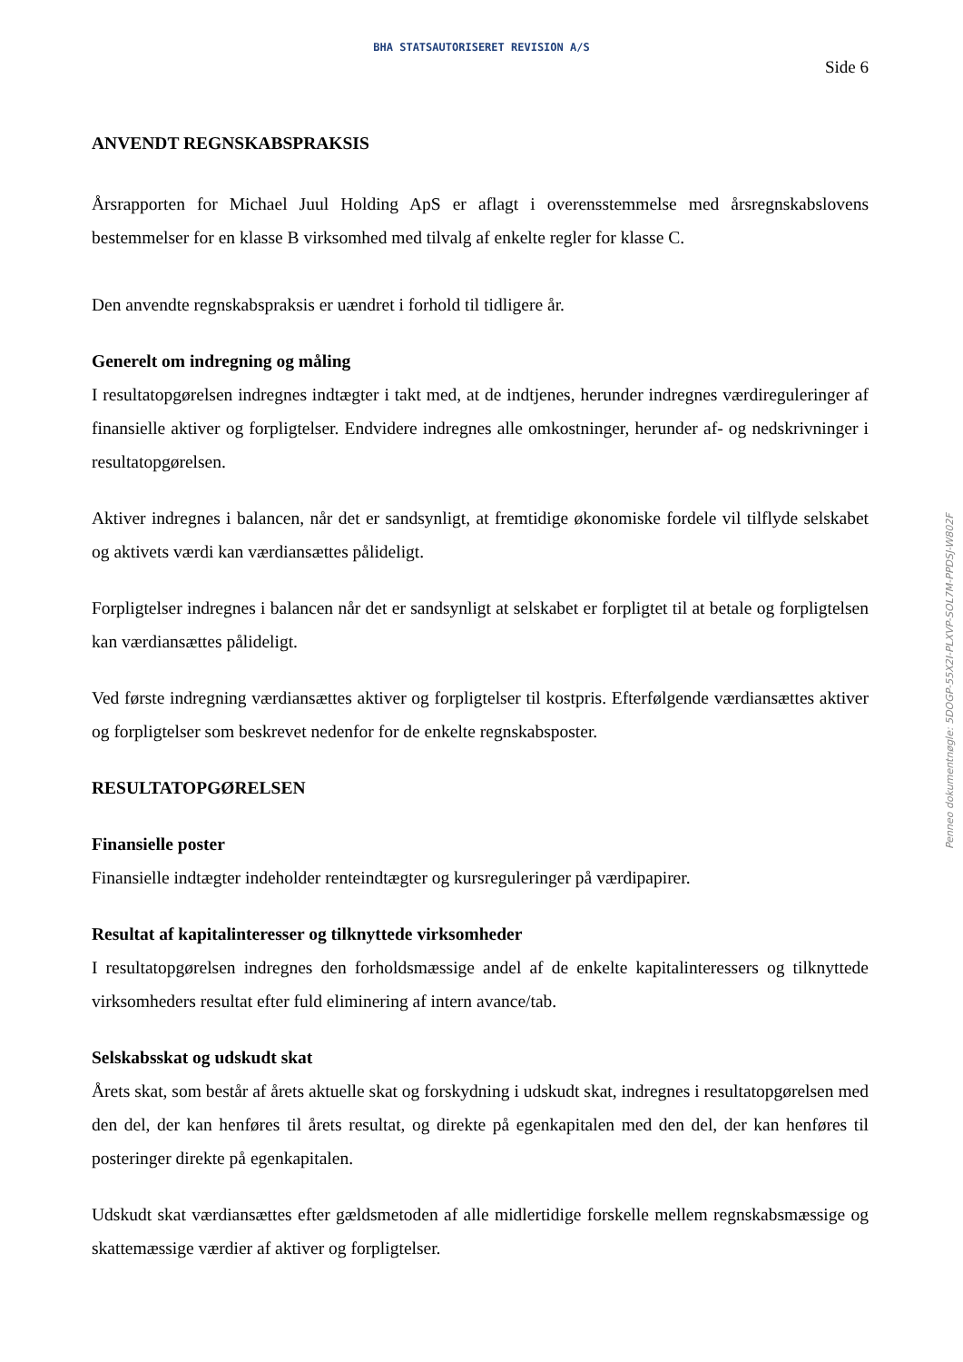BHA STATSAUTORISERET REVISION A/S
Side 6
ANVENDT REGNSKABSPRAKSIS
Årsrapporten for Michael Juul Holding ApS er aflagt i overensstemmelse med årsregnskabslovens bestemmelser for en klasse B virksomhed med tilvalg af enkelte regler for klasse C.
Den anvendte regnskabspraksis er uændret i forhold til tidligere år.
Generelt om indregning og måling
I resultatopgørelsen indregnes indtægter i takt med, at de indtjenes, herunder indregnes værdireguleringer af finansielle aktiver og forpligtelser. Endvidere indregnes alle omkostninger, herunder af- og nedskrivninger i resultatopgørelsen.
Aktiver indregnes i balancen, når det er sandsynligt, at fremtidige økonomiske fordele vil tilflyde selskabet og aktivets værdi kan værdiansættes pålideligt.
Forpligtelser indregnes i balancen når det er sandsynligt at selskabet er forpligtet til at betale og forpligtelsen kan værdiansættes pålideligt.
Ved første indregning værdiansættes aktiver og forpligtelser til kostpris. Efterfølgende værdiansættes aktiver og forpligtelser som beskrevet nedenfor for de enkelte regnskabsposter.
RESULTATOPGØRELSEN
Finansielle poster
Finansielle indtægter indeholder renteindtægter og kursreguleringer på værdipapirer.
Resultat af kapitalinteresser og tilknyttede virksomheder
I resultatopgørelsen indregnes den forholdsmæssige andel af de enkelte kapitalinteressers og tilknyttede virksomheders resultat efter fuld eliminering af intern avance/tab.
Selskabsskat og udskudt skat
Årets skat, som består af årets aktuelle skat og forskydning i udskudt skat, indregnes i resultatopgørelsen med den del, der kan henføres til årets resultat, og direkte på egenkapitalen med den del, der kan henføres til posteringer direkte på egenkapitalen.
Udskudt skat værdiansættes efter gældsmetoden af alle midlertidige forskelle mellem regnskabsmæssige og skattemæssige værdier af aktiver og forpligtelser.
Penneo dokumentnøgle: 5DOGP-55X2I-PLXVP-SOL7M-PPDSJ-W802F